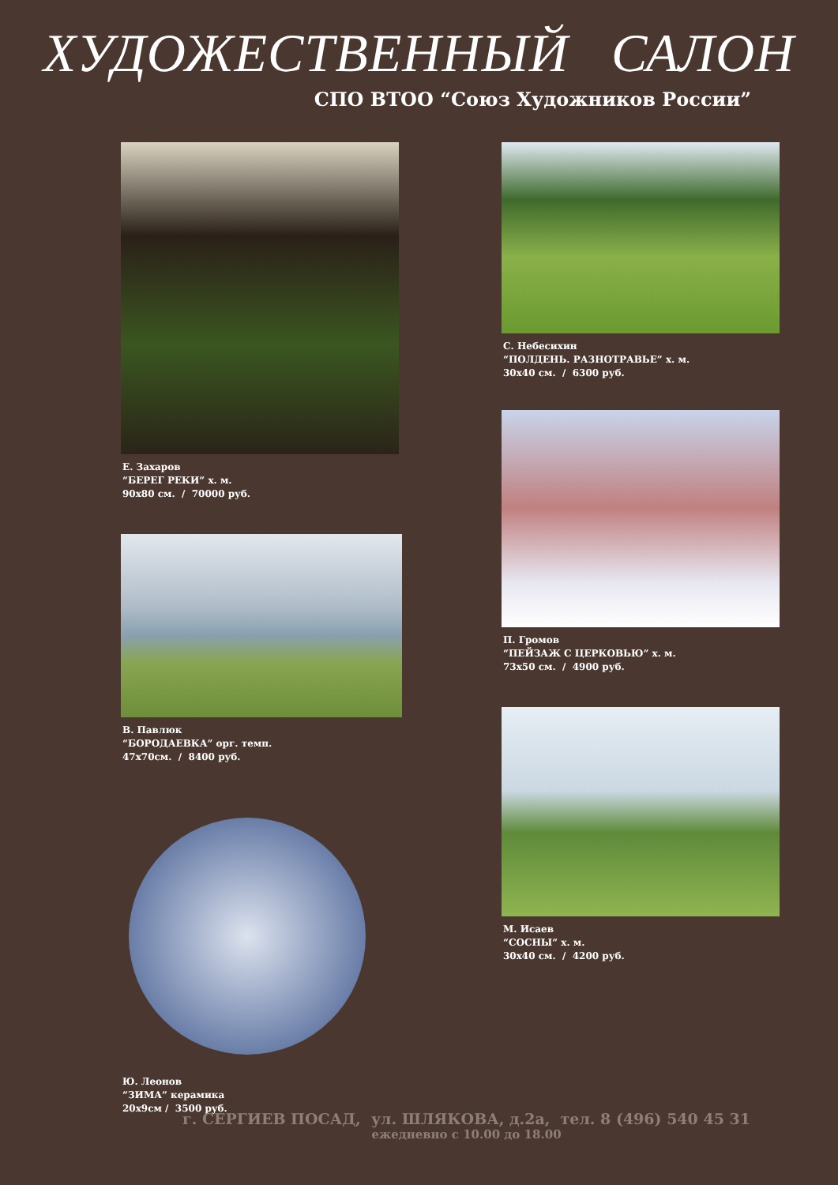ХУДОЖЕСТВЕННЫЙ САЛОН
СПО ВТОО “Союз Художников России”
Е. Захаров
“БЕРЕГ РЕКИ” х. м.
90х80 см. / 70000 руб.
В. Павлюк
“БОРОДАЕВКА” орг. темп.
47х70см. / 8400 руб.
Ю. Леонов
“ЗИМА” керамика
20х9см / 3500 руб.
С. Небесихин
“ПОЛДЕНЬ. РАЗНОТРАВЬЕ” х. м.
30х40 см. / 6300 руб.
П. Громов
“ПЕЙЗАЖ С ЦЕРКОВЬЮ” х. м.
73х50 см. / 4900 руб.
М. Исаев
“СОСНЫ” х. м.
30х40 см. / 4200 руб.
г. СЕРГИЕВ ПОСАД, ул. ШЛЯКОВА, д.2а, тел. 8 (496) 540 45 31
ежедневно с 10.00 до 18.00